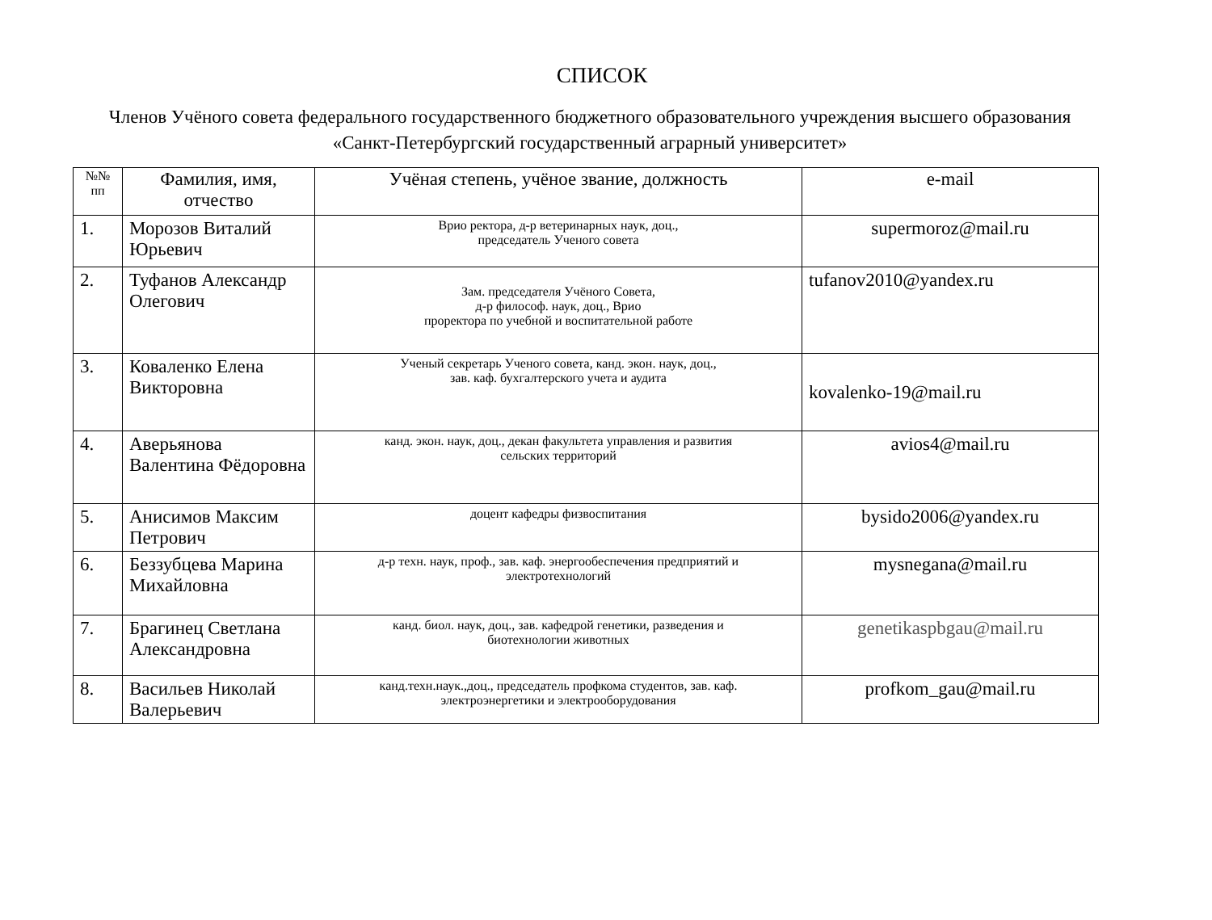СПИСОК
Членов Учёного совета федерального государственного бюджетного образовательного учреждения высшего образования «Санкт-Петербургский государственный аграрный университет»
| №№ пп | Фамилия, имя, отчество | Учёная степень, учёное звание, должность | e-mail |
| --- | --- | --- | --- |
| 1. | Морозов Виталий Юрьевич | Врио ректора, д-р ветеринарных наук, доц., председатель Ученого совета | supermoroz@mail.ru |
| 2. | Туфанов Александр Олегович | Зам. председателя Учёного Совета, д-р философ. наук, доц., Врио проректора по учебной и воспитательной работе | tufanov2010@yandex.ru |
| 3. | Коваленко Елена Викторовна | Ученый секретарь Ученого совета, канд. экон. наук, доц., зав. каф. бухгалтерского учета и аудита | kovalenko-19@mail.ru |
| 4. | Аверьянова Валентина Фёдоровна | канд. экон. наук, доц., декан факультета управления и развития сельских территорий | avios4@mail.ru |
| 5. | Анисимов Максим Петрович | доцент кафедры физвоспитания | bysido2006@yandex.ru |
| 6. | Беззубцева Марина Михайловна | д-р техн. наук, проф., зав. каф. энергообеспечения предприятий и электротехнологий | mysnegana@mail.ru |
| 7. | Брагинец Светлана Александровна | канд. биол. наук, доц., зав. кафедрой генетики, разведения и биотехнологии животных | genetikaspbgau@mail.ru |
| 8. | Васильев Николай Валерьевич | канд.техн.наук.,доц., председатель профкома студентов, зав. каф. электроэнергетики и электрооборудования | profkom_gau@mail.ru |